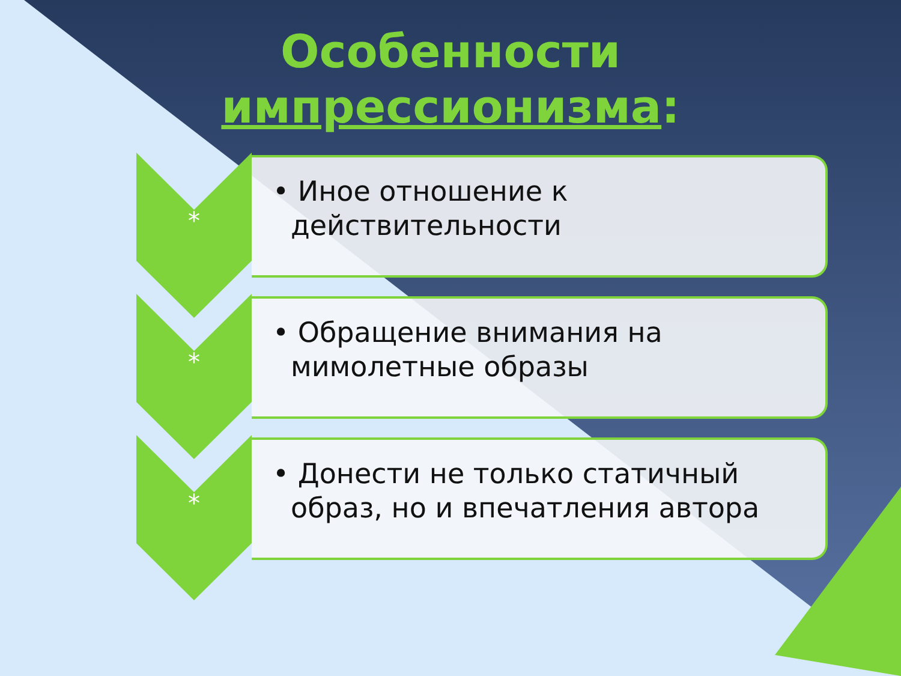Особенности
импрессионизма:
*
• Иное отношение к действительности
*
• Обращение внимания на мимолетные образы
*
• Донести не только статичный образ, но и впечатления автора